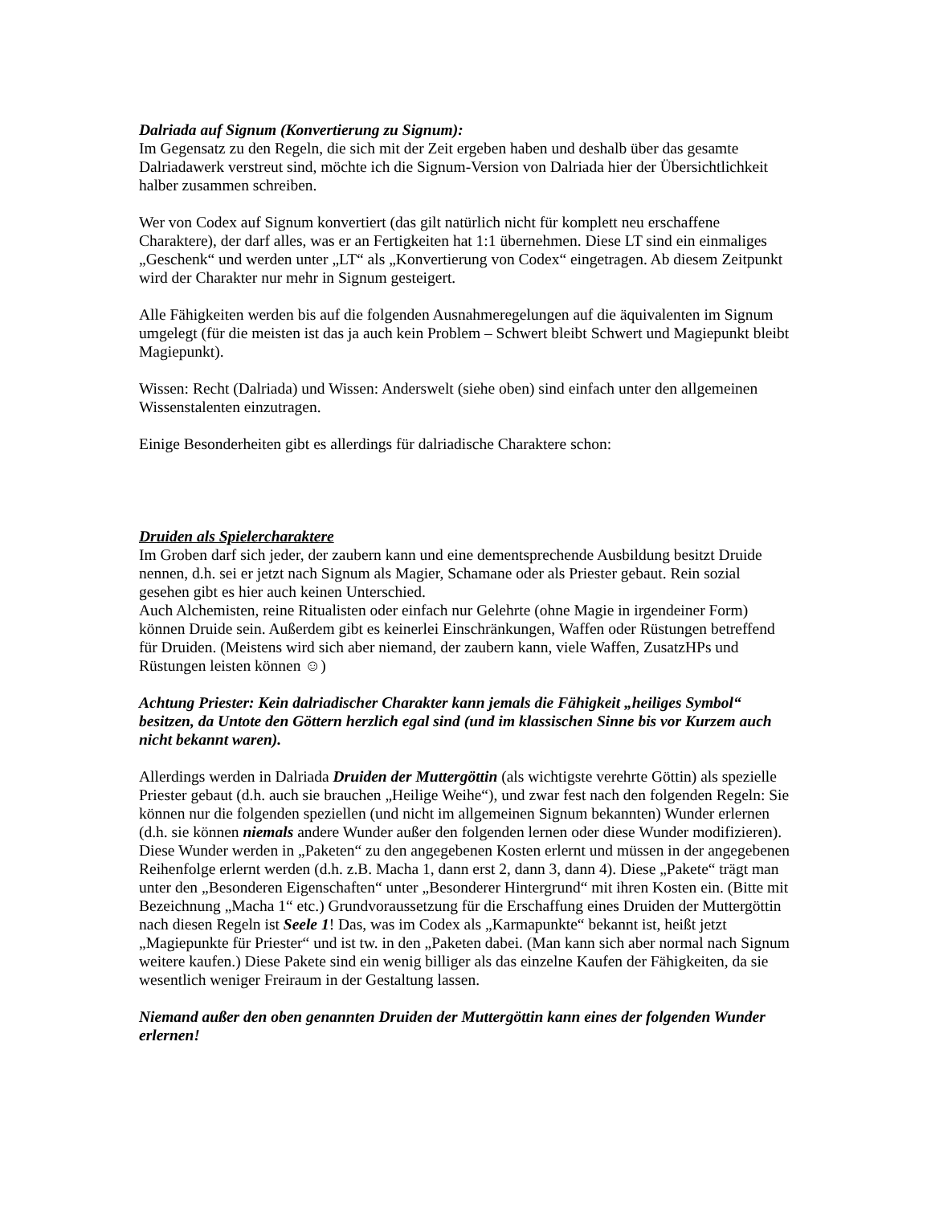Dalriada auf Signum (Konvertierung zu Signum):
Im Gegensatz zu den Regeln, die sich mit der Zeit ergeben haben und deshalb über das gesamte Dalriadawerk verstreut sind, möchte ich die Signum-Version von Dalriada hier der Übersichtlichkeit halber zusammen schreiben.
Wer von Codex auf Signum konvertiert (das gilt natürlich nicht für komplett neu erschaffene Charaktere), der darf alles, was er an Fertigkeiten hat 1:1 übernehmen. Diese LT sind ein einmaliges „Geschenk“ und werden unter „LT“ als „Konvertierung von Codex“ eingetragen. Ab diesem Zeitpunkt wird der Charakter nur mehr in Signum gesteigert.
Alle Fähigkeiten werden bis auf die folgenden Ausnahmeregelungen auf die äquivalenten im Signum umgelegt (für die meisten ist das ja auch kein Problem – Schwert bleibt Schwert und Magiepunkt bleibt Magiepunkt).
Wissen: Recht (Dalriada) und Wissen: Anderswelt (siehe oben) sind einfach unter den allgemeinen Wissenstalenten einzutragen.
Einige Besonderheiten gibt es allerdings für dalriadische Charaktere schon:
Druiden als Spielercharaktere
Im Groben darf sich jeder, der zaubern kann und eine dementsprechende Ausbildung besitzt Druide nennen, d.h. sei er jetzt nach Signum als Magier, Schamane oder als Priester gebaut. Rein sozial gesehen gibt es hier auch keinen Unterschied.
Auch Alchemisten, reine Ritualisten oder einfach nur Gelehrte (ohne Magie in irgendeiner Form) können Druide sein. Außerdem gibt es keinerlei Einschränkungen, Waffen oder Rüstungen betreffend für Druiden. (Meistens wird sich aber niemand, der zaubern kann, viele Waffen, ZusatzHPs und Rüstungen leisten können ☺)
Achtung Priester: Kein dalriadischer Charakter kann jemals die Fähigkeit „heiliges Symbol“ besitzen, da Untote den Göttern herzlich egal sind (und im klassischen Sinne bis vor Kurzem auch nicht bekannt waren).
Allerdings werden in Dalriada Druiden der Muttergöttin (als wichtigste verehrte Göttin) als spezielle Priester gebaut (d.h. auch sie brauchen „Heilige Weihe“), und zwar fest nach den folgenden Regeln: Sie können nur die folgenden speziellen (und nicht im allgemeinen Signum bekannten) Wunder erlernen (d.h. sie können niemals andere Wunder außer den folgenden lernen oder diese Wunder modifizieren). Diese Wunder werden in „Paketen“ zu den angegebenen Kosten erlernt und müssen in der angegebenen Reihenfolge erlernt werden (d.h. z.B. Macha 1, dann erst 2, dann 3, dann 4). Diese „Pakete“ trägt man unter den „Besonderen Eigenschaften“ unter „Besonderer Hintergrund“ mit ihren Kosten ein. (Bitte mit Bezeichnung „Macha 1“ etc.) Grundvoraussetzung für die Erschaffung eines Druiden der Muttergöttin nach diesen Regeln ist Seele 1! Das, was im Codex als „Karmapunkte“ bekannt ist, heißt jetzt „Magiepunkte für Priester“ und ist tw. in den „Paketen dabei. (Man kann sich aber normal nach Signum weitere kaufen.) Diese Pakete sind ein wenig billiger als das einzelne Kaufen der Fähigkeiten, da sie wesentlich weniger Freiraum in der Gestaltung lassen.
Niemand außer den oben genannten Druiden der Muttergöttin kann eines der folgenden Wunder erlernen!